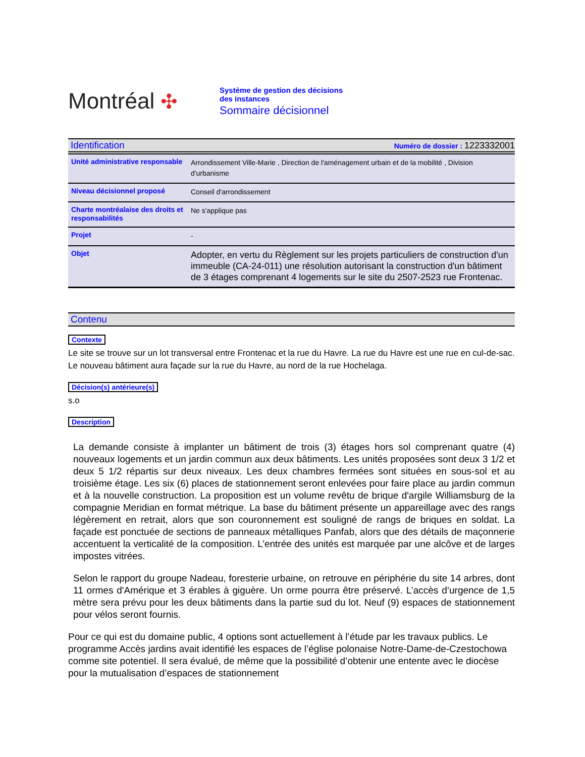Montréal ✣
Système de gestion des décisions des instances
Sommaire décisionnel
Identification Numéro de dossier : 1223332001
| Unité administrative responsable | Arrondissement Ville-Marie , Direction de l'aménagement urbain et de la mobilité , Division d'urbanisme |
| Niveau décisionnel proposé | Conseil d'arrondissement |
| Charte montréalaise des droits et responsabilités | Ne s'applique pas |
| Projet | - |
| Objet | Adopter, en vertu du Règlement sur les projets particuliers de construction d'un immeuble (CA-24-011) une résolution autorisant la construction d'un bâtiment de 3 étages comprenant 4 logements sur le site du 2507-2523 rue Frontenac. |
Contenu
Contexte
Le site se trouve sur un lot transversal entre Frontenac et la rue du Havre. La rue du Havre est une rue en cul-de-sac. Le nouveau bâtiment aura façade sur la rue du Havre, au nord de la rue Hochelaga.
Décision(s) antérieure(s)
s.o
Description
La demande consiste à implanter un bâtiment de trois (3) étages hors sol comprenant quatre (4) nouveaux logements et un jardin commun aux deux bâtiments. Les unités proposées sont deux 3 1/2 et deux 5 1/2 répartis sur deux niveaux. Les deux chambres fermées sont situées en sous-sol et au troisième étage. Les six (6) places de stationnement seront enlevées pour faire place au jardin commun et à la nouvelle construction. La proposition est un volume revêtu de brique d'argile Williamsburg de la compagnie Meridian en format métrique. La base du bâtiment présente un appareillage avec des rangs légèrement en retrait, alors que son couronnement est souligné de rangs de briques en soldat. La façade est ponctuée de sections de panneaux métalliques Panfab, alors que des détails de maçonnerie accentuent la verticalité de la composition. L’entrée des unités est marquée par une alcôve et de larges impostes vitrées.
Selon le rapport du groupe Nadeau, foresterie urbaine, on retrouve en périphérie du site 14 arbres, dont 11 ormes d'Amérique et 3 érables à giguère. Un orme pourra être préservé. L’accès d’urgence de 1,5 mètre sera prévu pour les deux bâtiments dans la partie sud du lot. Neuf (9) espaces de stationnement pour vélos seront fournis.
Pour ce qui est du domaine public, 4 options sont actuellement à l’étude par les travaux publics. Le programme Accès jardins avait identifié les espaces de l’église polonaise Notre-Dame-de-Czestochowa comme site potentiel. Il sera évalué, de même que la possibilité d’obtenir une entente avec le diocèse pour la mutualisation d’espaces de stationnement